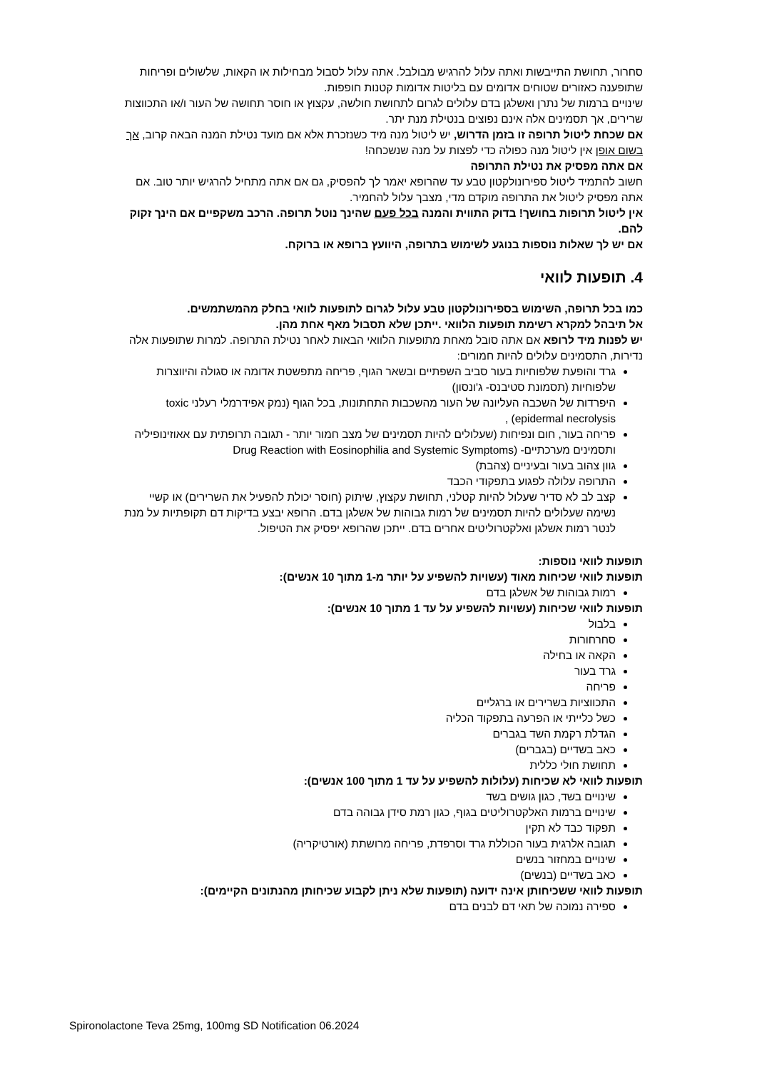סחרור, תחושת התייבשות ואתה עלול להרגיש מבולבל. אתה עלול לסבול מבחילות או הקאות, שלשולים ופריחות שתופענה כאזורים שטוחים אדומים עם בליטות אדומות קטנות חופפות.
שינויים ברמות של נתרן ואשלגן בדם עלולים לגרום לתחושת חולשה, עקצוץ או חוסר תחושה של העור ו/או התכווצות שרירים, אך תסמינים אלה אינם נפוצים בנטילת מנת יתר.
אם שכחת ליטול תרופה זו בזמן הדרוש, יש ליטול מנה מיד כשנזכרת אלא אם מועד נטילת המנה הבאה קרוב, אך בשום אופן אין ליטול מנה כפולה כדי לפצות על מנה שנשכחה!
אם אתה מפסיק את נטילת התרופה
חשוב להתמיד ליטול ספירונולקטון טבע עד שהרופא יאמר לך להפסיק, גם אם אתה מתחיל להרגיש יותר טוב. אם אתה מפסיק ליטול את התרופה מוקדם מדי, מצבך עלול להחמיר.
אין ליטול תרופות בחושך! בדוק התווית והמנה בכל פעם שהינך נוטל תרופה. הרכב משקפיים אם הינך זקוק להם.
אם יש לך שאלות נוספות בנוגע לשימוש בתרופה, היוועץ ברופא או ברוקח.
4. תופעות לוואי
כמו בכל תרופה, השימוש בספירונולקטון טבע עלול לגרום לתופעות לוואי בחלק מהמשתמשים.
אל תיבהל למקרא רשימת תופעות הלוואי .ייתכן שלא תסבול מאף אחת מהן.
יש לפנות מיד לרופא אם אתה סובל מאחת מתופעות הלוואי הבאות לאחר נטילת התרופה. למרות שתופעות אלה נדירות, התסמינים עלולים להיות חמורים:
גרד והופעת שלפוחיות בעור סביב השפתיים ובשאר הגוף, פריחה מתפשטת אדומה או סגולה והיווצרות שלפוחיות (תסמונת סטיבנס- ג'ונסון)
היפרדות של השכבה העליונה של העור מהשכבות התחתונות, בכל הגוף (נמק אפידרמלי רעלני toxic epidermal necrolysis) ,
פריחה בעור, חום ונפיחות (שעלולים להיות תסמינים של מצב חמור יותר - תגובה תרופתית עם אאוזינופיליה ותסמינים מערכתיים- (Drug Reaction with Eosinophilia and Systemic Symptoms
גוון צהוב בעור ובעיניים (צהבת)
התרופה עלולה לפגוע בתפקודי הכבד
קצב לב לא סדיר שעלול להיות קטלני, תחושת עקצוץ, שיתוק (חוסר יכולת להפעיל את השרירים) או קשיי נשימה שעלולים להיות תסמינים של רמות גבוהות של אשלגן בדם. הרופא יבצע בדיקות דם תקופתיות על מנת לנטר רמות אשלגן ואלקטרוליטים אחרים בדם. ייתכן שהרופא יפסיק את הטיפול.
תופעות לוואי נוספות:
תופעות לוואי שכיחות מאוד (עשויות להשפיע על יותר מ-1 מתוך 10 אנשים):
רמות גבוהות של אשלגן בדם
תופעות לוואי שכיחות (עשויות להשפיע על עד 1 מתוך 10 אנשים):
בלבול
סחרחורות
הקאה או בחילה
גרד בעור
פריחה
התכווציות בשרירים או ברגליים
כשל כלייתי או הפרעה בתפקוד הכליה
הגדלת רקמת השד בגברים
כאב בשדיים (בגברים)
תחושת חולי כללית
תופעות לוואי לא שכיחות (עלולות להשפיע על עד 1 מתוך 100 אנשים):
שינויים בשד, כגון גושים בשד
שינויים ברמות האלקטרוליטים בגוף, כגון רמת סידן גבוהה בדם
תפקוד כבד לא תקין
תגובה אלרגית בעור הכוללת גרד וסרפדת, פריחה מרושתת (אורטיקריה)
שינויים במחזור בנשים
כאב בשדיים (בנשים)
תופעות לוואי ששכיחותן אינה ידועה (תופעות שלא ניתן לקבוע שכיחותן מהנתונים הקיימים):
ספירה נמוכה של תאי דם לבנים בדם
Spironolactone Teva 25mg, 100mg SD Notification 06.2024